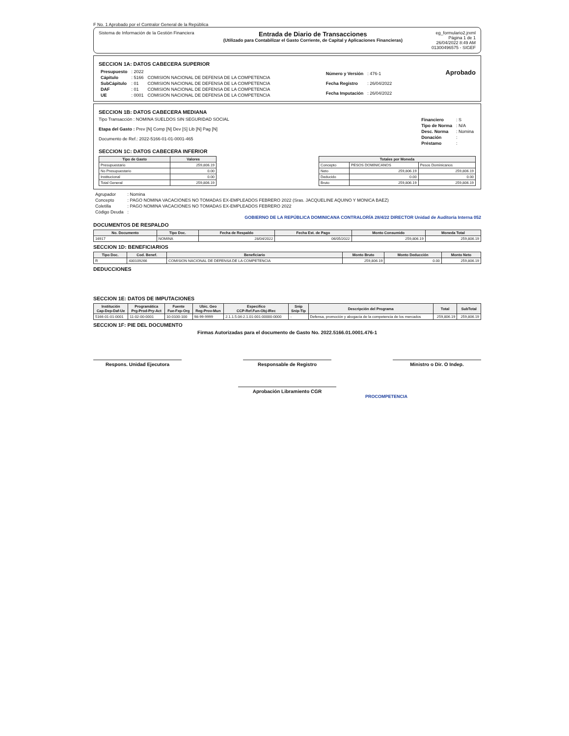F No. 1 Aprobado por el Contralor General de la República
Sistema de Información de la Gestión Financiera
Entrada de Diario de Transacciones
(Utilizado para Contabilizar el Gasto Corriente, de Capital y Aplicaciones Financieras)
eg_formulario2.jrxml
Página 1 de 1
26/04/2022 8:49 AM
01300496575 - SIGEF
SECCION 1A: DATOS CABECERA SUPERIOR
| Presupuesto | : 2022 | |
| Cápitulo | : 5166 | COMISION NACIONAL DE DEFENSA DE LA COMPETENCIA |
| SubCápitulo | : 01 | COMISION NACIONAL DE DEFENSA DE LA COMPETENCIA |
| DAF | : 01 | COMISION NACIONAL DE DEFENSA DE LA COMPETENCIA |
| UE | : 0001 | COMISION NACIONAL DE DEFENSA DE LA COMPETENCIA |
| Número y Versión | : 476-1 |
| Fecha Registro | : 26/04/2022 |
| Fecha Imputación | : 26/04/2022 |
Aprobado
SECCION 1B: DATOS CABECERA MEDIANA
Tipo Transacción : NOMINA SUELDOS SIN SEGURIDAD SOCIAL
Etapa del Gasto : Prev [N] Comp [N] Dev [S] Lib [N] Pag [N]
Documento de Ref.: 2022-5166-01-01-0001-465
| Financiero | : S |
| Tipo de Norma | : N/A |
| Desc. Norma | : Nomina |
| Donación | : |
| Préstamo | : |
SECCION 1C: DATOS CABECERA INFERIOR
| Tipo de Gasto | Valores |
| --- | --- |
| Presupuestario | 259,806.19 |
| No Presupuestario | 0.00 |
| Institucional | 0.00 |
| Total General | 259,806.19 |
| Totales por Moneda | | |
| --- | --- | --- |
| Concepto | PESOS DOMINICANOS | Pesos Dominicanos |
| Neto | 259,806.19 | 259,806.19 |
| Deducido | 0.00 | 0.00 |
| Bruto | 259,806.19 | 259,806.19 |
| Agrupador | : Nomina |
| Concepto | : PAGO NOMINA VACACIONES NO TOMADAS EX-EMPLEADOS FEBRERO 2022 (Sras. JACQUELINE AQUINO Y MONICA BAEZ) |
| Coletilla | : PAGO NOMINA VACACIONES NO TOMADAS EX-EMPLEADOS FEBRERO 2022 |
| Código Deuda | : |
GOBIERNO DE LA REPÚBLICA DOMINICANA CONTRALORÍA 28/4/22 DIRECTOR Unidad de Auditoría Interna 052
DOCUMENTOS DE RESPALDO
| No. Documento | Tipo Doc. | Fecha de Respaldo | Fecha Est. de Pago | Monto Consumido | Moneda Total |
| --- | --- | --- | --- | --- | --- |
| 16917 | NOMINA | 28/04/2022 | 06/05/2022 | 259,806.19 | 259,806.19 |
SECCION 1D: BENEFICIARIOS
| Tipo Doc. | Cod. Benef. | Beneficiario | Monto Bruto | Monto Deducción | Monto Neto |
| --- | --- | --- | --- | --- | --- |
| R | 430109266 | COMISION NACIONAL DE DEFENSA DE LA COMPETENCIA | 259,806.19 | 0.00 | 259,806.19 |
DEDUCCIONES
SECCION 1E: DATOS DE IMPUTACIONES
| Institución Cap-Dep-Daf-Ue | Programática Prg-Prod-Pry-Act | Fuente Fue-Fxp-Org | Ubic. Geo Reg-Prov-Mun | Especifico CCP-Ref.Fun-Obj-IRec | Snip Snip-Tip | Descripción del Programa | Total | SubTotal |
| --- | --- | --- | --- | --- | --- | --- | --- | --- |
| 5166-01-01-0001 | 11-02-00-0001 | 10-0100-100 | 98-99-9999 | 2.1.1.5.04-2.1.01-001-00000-0000 | - | Defensa, promoción y abogacía de la competencia de los mercados | 259,806.19 | 259,806.19 |
SECCION 1F: PIE DEL DOCUMENTO
Firmas Autorizadas para el documento de Gasto No. 2022.5166.01.0001.476-1
Respons. Unidad Ejecutora Responsable de Registro Ministro o Dir. O Indep.
Aprobación Libramiento CGR
PROCOMPETENCIA